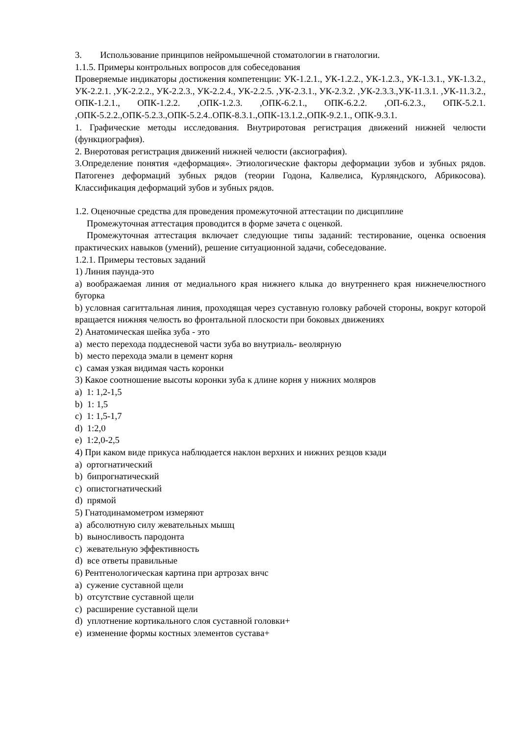3. Использование принципов нейромышечной стоматологии в гнатологии.
1.1.5. Примеры контрольных вопросов для собеседования
Проверяемые индикаторы достижения компетенции: УК-1.2.1., УК-1.2.2., УК-1.2.3., УК-1.3.1., УК-1.3.2., УК-2.2.1. ,УК-2.2.2., УК-2.2.3., УК-2.2.4., УК-2.2.5. ,УК-2.3.1., УК-2.3.2. ,УК-2.3.3.,УК-11.3.1. ,УК-11.3.2., ОПК-1.2.1., ОПК-1.2.2. ,ОПК-1.2.3. ,ОПК-6.2.1., ОПК-6.2.2. ,ОП-6.2.3., ОПК-5.2.1. ,ОПК-5.2.2.,ОПК-5.2.3.,ОПК-5.2.4..ОПК-8.3.1.,ОПК-13.1.2.,ОПК-9.2.1., ОПК-9.3.1.
1. Графические методы исследования. Внутриротовая регистрация движений нижней челюсти (функциография).
2. Внеротовая регистрация движений нижней челюсти (аксиография).
3.Определение понятия «деформация». Этиологические факторы деформации зубов и зубных рядов. Патогенез деформаций зубных рядов (теории Годона, Калвелиса, Курляндского, Абрикосова). Классификация деформаций зубов и зубных рядов.
1.2. Оценочные средства для проведения промежуточной аттестации по дисциплине
Промежуточная аттестация проводится в форме зачета с оценкой.
Промежуточная аттестация включает следующие типы заданий: тестирование, оценка освоения практических навыков (умений), решение ситуационной задачи, собеседование.
1.2.1. Примеры тестовых заданий
1) Линия паунда-это
a) воображаемая линия от медиального края нижнего клыка до внутреннего края нижнечелюстного бугорка
b) условная сагиттальная линия, проходящая через суставную головку рабочей стороны, вокруг которой вращается нижняя челюсть во фронтальной плоскости при боковых движениях
2) Анатомическая шейка зуба - это
a) место перехода поддесневой части зуба во внутриаль- веолярную
b) место перехода эмали в цемент корня
c) самая узкая видимая часть коронки
3) Какое соотношение высоты коронки зуба к длине корня у нижних моляров
a) 1: 1,2-1,5
b) 1: 1,5
c) 1: 1,5-1,7
d) 1:2,0
e) 1:2,0-2,5
4) При каком виде прикуса наблюдается наклон верхних и нижних резцов кзади
a) ортогнатический
b) бипрогнатический
c) опистогнатический
d) прямой
5) Гнатодинамометром измеряют
a) абсолютную силу жевательных мышц
b) выносливость пародонта
c) жевательную эффективность
d) все ответы правильные
6) Рентгенологическая картина при артрозах внчс
a) сужение суставной щели
b) отсутствие суставной щели
c) расширение суставной щели
d) уплотнение кортикального слоя суставной головки+
e) изменение формы костных элементов сустава+